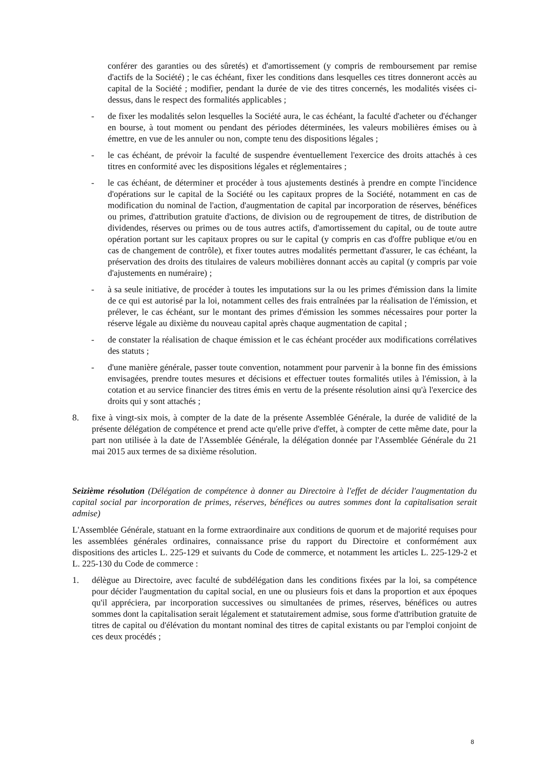conférer des garanties ou des sûretés) et d'amortissement (y compris de remboursement par remise d'actifs de la Société) ; le cas échéant, fixer les conditions dans lesquelles ces titres donneront accès au capital de la Société ; modifier, pendant la durée de vie des titres concernés, les modalités visées ci-dessus, dans le respect des formalités applicables ;
- de fixer les modalités selon lesquelles la Société aura, le cas échéant, la faculté d'acheter ou d'échanger en bourse, à tout moment ou pendant des périodes déterminées, les valeurs mobilières émises ou à émettre, en vue de les annuler ou non, compte tenu des dispositions légales ;
- le cas échéant, de prévoir la faculté de suspendre éventuellement l'exercice des droits attachés à ces titres en conformité avec les dispositions légales et réglementaires ;
- le cas échéant, de déterminer et procéder à tous ajustements destinés à prendre en compte l'incidence d'opérations sur le capital de la Société ou les capitaux propres de la Société, notamment en cas de modification du nominal de l'action, d'augmentation de capital par incorporation de réserves, bénéfices ou primes, d'attribution gratuite d'actions, de division ou de regroupement de titres, de distribution de dividendes, réserves ou primes ou de tous autres actifs, d'amortissement du capital, ou de toute autre opération portant sur les capitaux propres ou sur le capital (y compris en cas d'offre publique et/ou en cas de changement de contrôle), et fixer toutes autres modalités permettant d'assurer, le cas échéant, la préservation des droits des titulaires de valeurs mobilières donnant accès au capital (y compris par voie d'ajustements en numéraire) ;
- à sa seule initiative, de procéder à toutes les imputations sur la ou les primes d'émission dans la limite de ce qui est autorisé par la loi, notamment celles des frais entraînées par la réalisation de l'émission, et prélever, le cas échéant, sur le montant des primes d'émission les sommes nécessaires pour porter la réserve légale au dixième du nouveau capital après chaque augmentation de capital ;
- de constater la réalisation de chaque émission et le cas échéant procéder aux modifications corrélatives des statuts ;
- d'une manière générale, passer toute convention, notamment pour parvenir à la bonne fin des émissions envisagées, prendre toutes mesures et décisions et effectuer toutes formalités utiles à l'émission, à la cotation et au service financier des titres émis en vertu de la présente résolution ainsi qu'à l'exercice des droits qui y sont attachés ;
8. fixe à vingt-six mois, à compter de la date de la présente Assemblée Générale, la durée de validité de la présente délégation de compétence et prend acte qu'elle prive d'effet, à compter de cette même date, pour la part non utilisée à la date de l'Assemblée Générale, la délégation donnée par l'Assemblée Générale du 21 mai 2015 aux termes de sa dixième résolution.
Seizième résolution (Délégation de compétence à donner au Directoire à l'effet de décider l'augmentation du capital social par incorporation de primes, réserves, bénéfices ou autres sommes dont la capitalisation serait admise)
L'Assemblée Générale, statuant en la forme extraordinaire aux conditions de quorum et de majorité requises pour les assemblées générales ordinaires, connaissance prise du rapport du Directoire et conformément aux dispositions des articles L. 225-129 et suivants du Code de commerce, et notamment les articles L. 225-129-2 et L. 225-130 du Code de commerce :
1. délègue au Directoire, avec faculté de subdélégation dans les conditions fixées par la loi, sa compétence pour décider l'augmentation du capital social, en une ou plusieurs fois et dans la proportion et aux époques qu'il appréciera, par incorporation successives ou simultanées de primes, réserves, bénéfices ou autres sommes dont la capitalisation serait légalement et statutairement admise, sous forme d'attribution gratuite de titres de capital ou d'élévation du montant nominal des titres de capital existants ou par l'emploi conjoint de ces deux procédés ;
8